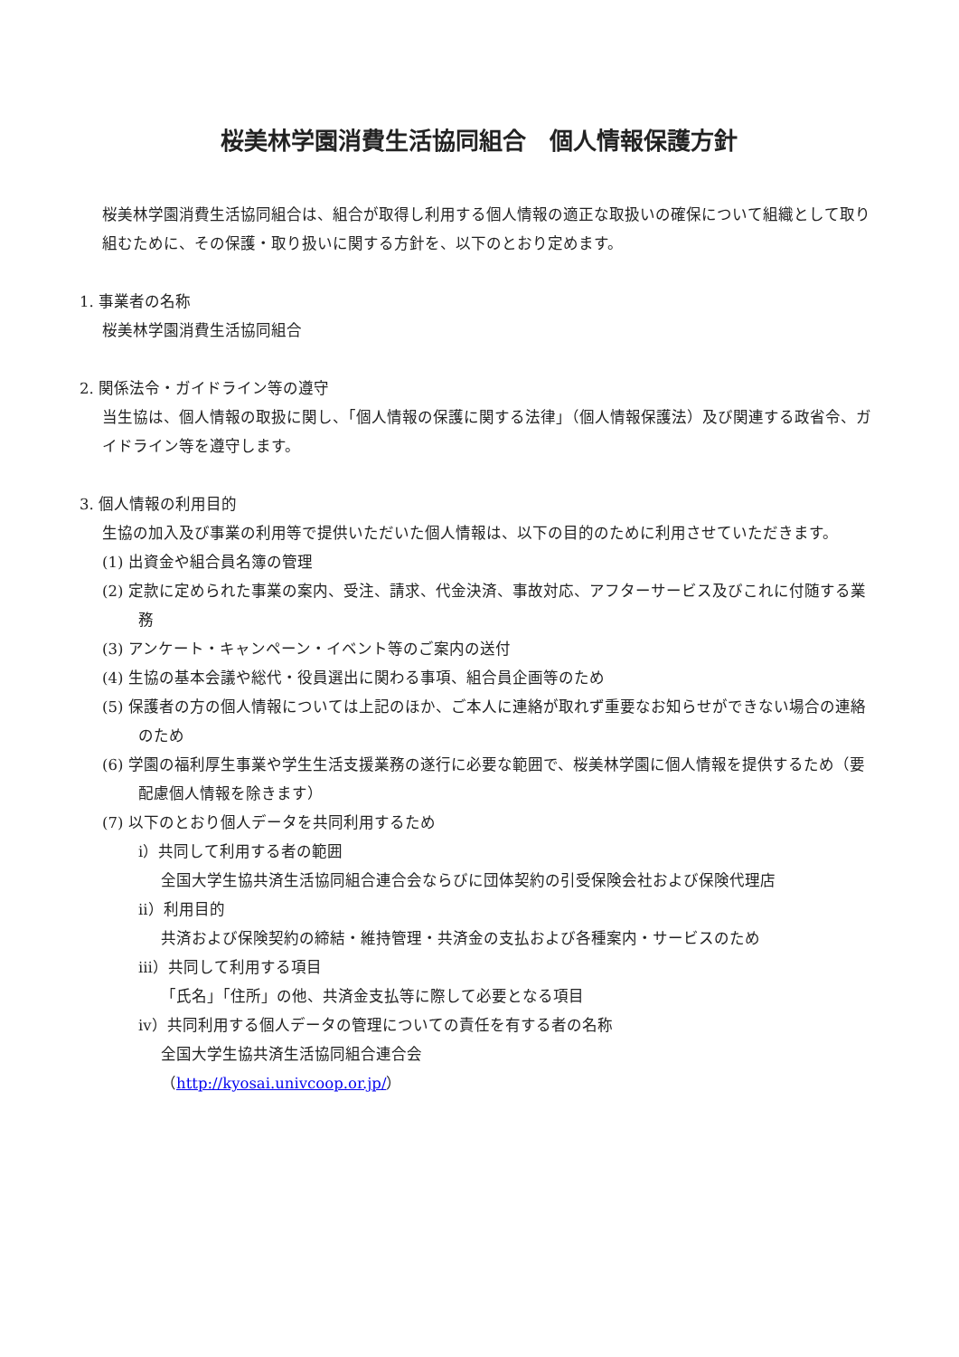桜美林学園消費生活協同組合　個人情報保護方針
桜美林学園消費生活協同組合は、組合が取得し利用する個人情報の適正な取扱いの確保について組織として取り組むために、その保護・取り扱いに関する方針を、以下のとおり定めます。
1. 事業者の名称
桜美林学園消費生活協同組合
2. 関係法令・ガイドライン等の遵守
当生協は、個人情報の取扱に関し、「個人情報の保護に関する法律」（個人情報保護法）及び関連する政省令、ガイドライン等を遵守します。
3. 個人情報の利用目的
生協の加入及び事業の利用等で提供いただいた個人情報は、以下の目的のために利用させていただきます。
(1) 出資金や組合員名簿の管理
(2) 定款に定められた事業の案内、受注、請求、代金決済、事故対応、アフターサービス及びこれに付随する業務
(3) アンケート・キャンペーン・イベント等のご案内の送付
(4) 生協の基本会議や総代・役員選出に関わる事項、組合員企画等のため
(5) 保護者の方の個人情報については上記のほか、ご本人に連絡が取れず重要なお知らせができない場合の連絡のため
(6) 学園の福利厚生事業や学生生活支援業務の遂行に必要な範囲で、桜美林学園に個人情報を提供するため（要配慮個人情報を除きます）
(7) 以下のとおり個人データを共同利用するため
ⅰ）共同して利用する者の範囲
全国大学生協共済生活協同組合連合会ならびに団体契約の引受保険会社および保険代理店
ⅱ）利用目的
共済および保険契約の締結・維持管理・共済金の支払および各種案内・サービスのため
ⅲ）共同して利用する項目
「氏名」「住所」の他、共済金支払等に際して必要となる項目
ⅳ）共同利用する個人データの管理についての責任を有する者の名称
全国大学生協共済生活協同組合連合会
（http://kyosai.univcoop.or.jp/）